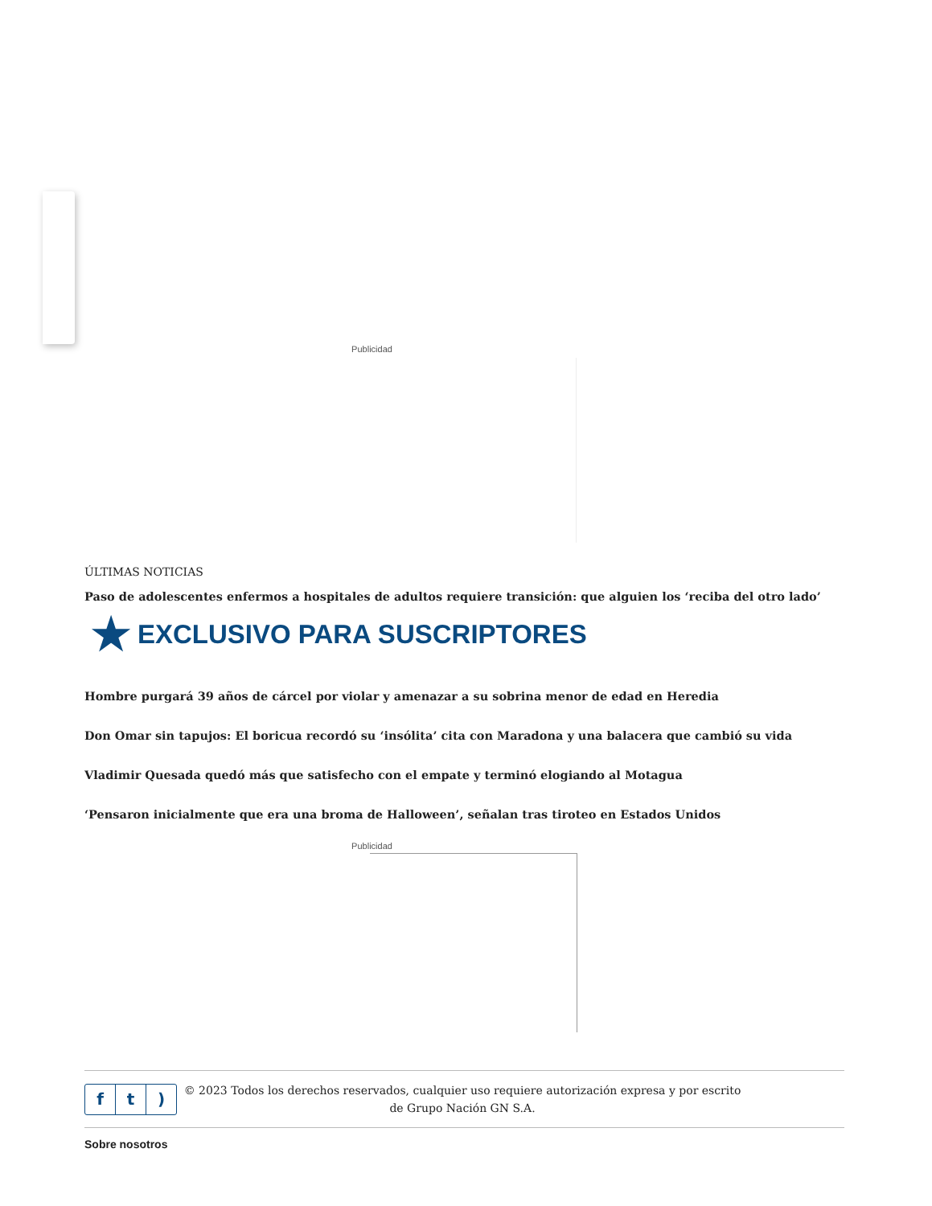Publicidad
ÚLTIMAS NOTICIAS
Paso de adolescentes enfermos a hospitales de adultos requiere transición: que alguien los ‘reciba del otro lado’
★ EXCLUSIVO PARA SUSCRIPTORES
Hombre purgará 39 años de cárcel por violar y amenazar a su sobrina menor de edad en Heredia
Don Omar sin tapujos: El boricua recordó su ‘insólita’ cita con Maradona y una balacera que cambió su vida
Vladimir Quesada quedó más que satisfecho con el empate y terminó elogiando al Motagua
‘Pensaron inicialmente que era una broma de Halloween’, señalan tras tiroteo en Estados Unidos
Publicidad
f t)
© 2023 Todos los derechos reservados, cualquier uso requiere autorización expresa y por escrito de Grupo Nación GN S.A.
Sobre nosotros